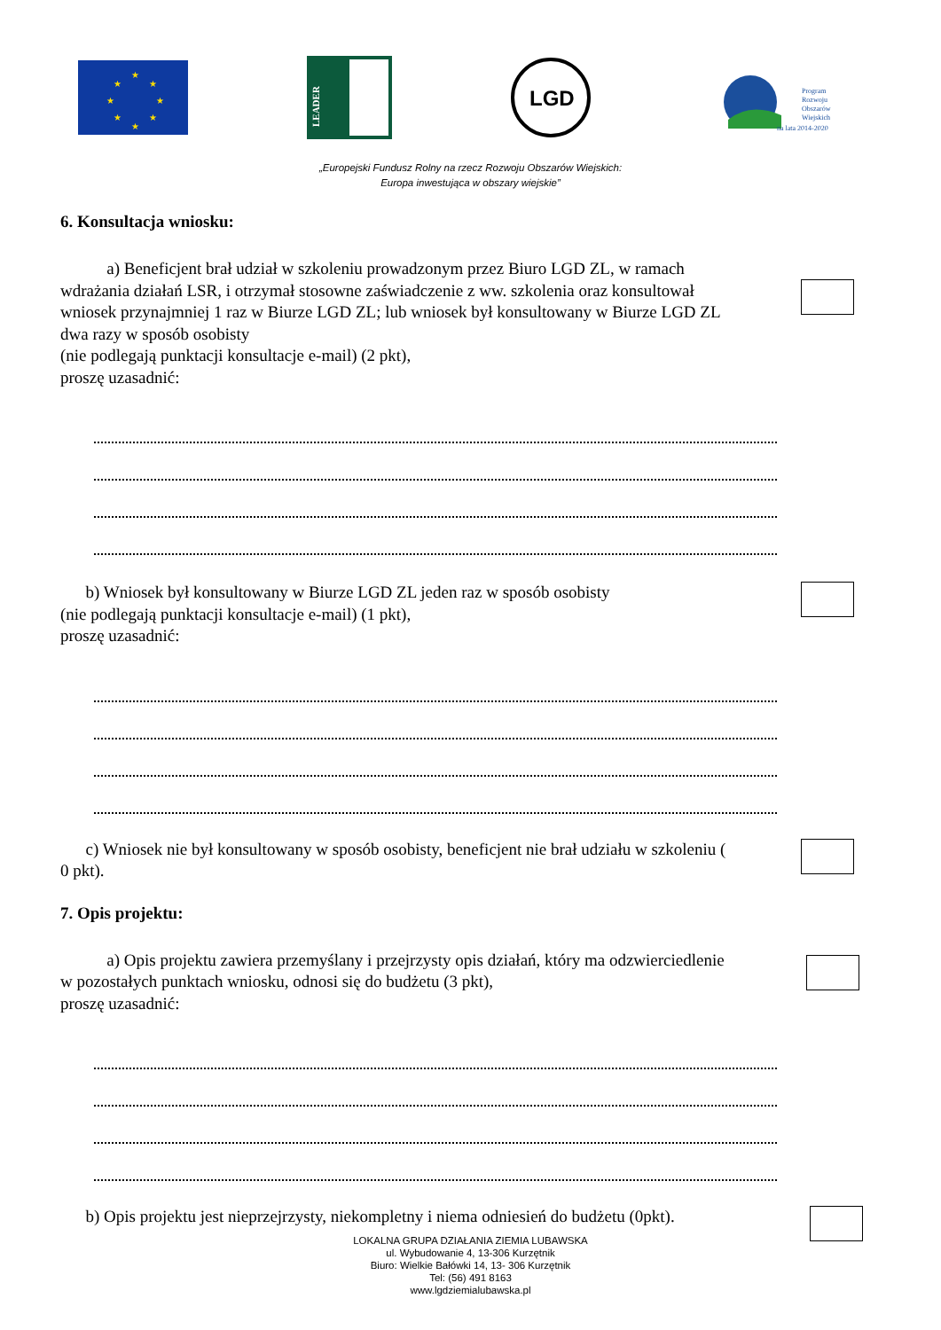★
★
★
★
★
★
★
★
LEADER
LGD
Program
Rozwoju
Obszarów
Wiejskich
na lata 2014-2020
„Europejski Fundusz Rolny na rzecz Rozwoju Obszarów Wiejskich:
Europa inwestująca w obszary wiejskie”
6. Konsultacja wniosku:
a) Beneficjent brał udział w szkoleniu prowadzonym przez Biuro LGD ZL, w ramach wdrażania działań LSR, i otrzymał stosowne zaświadczenie z ww. szkolenia oraz konsultował wniosek przynajmniej 1 raz w Biurze LGD ZL; lub wniosek był konsultowany w Biurze LGD ZL dwa razy w sposób osobisty
(nie podlegają punktacji konsultacje e-mail) (2 pkt),
proszę uzasadnić:
b) Wniosek był konsultowany w Biurze LGD ZL jeden raz w sposób osobisty
(nie podlegają punktacji konsultacje e-mail) (1 pkt),
proszę uzasadnić:
c) Wniosek nie był konsultowany w sposób osobisty, beneficjent nie brał udziału w szkoleniu ( 0 pkt).
7. Opis projektu:
a) Opis projektu zawiera przemyślany i przejrzysty opis działań, który ma odzwierciedlenie w pozostałych punktach wniosku, odnosi się do budżetu (3 pkt),
proszę uzasadnić:
b) Opis projektu jest nieprzejrzysty, niekompletny i niema odniesień do budżetu (0pkt).
LOKALNA GRUPA DZIAŁANIA ZIEMIA LUBAWSKA
ul. Wybudowanie 4, 13-306 Kurzętnik
Biuro: Wielkie Bałówki 14, 13- 306 Kurzętnik
Tel: (56) 491 8163
www.lgdziemialubawska.pl